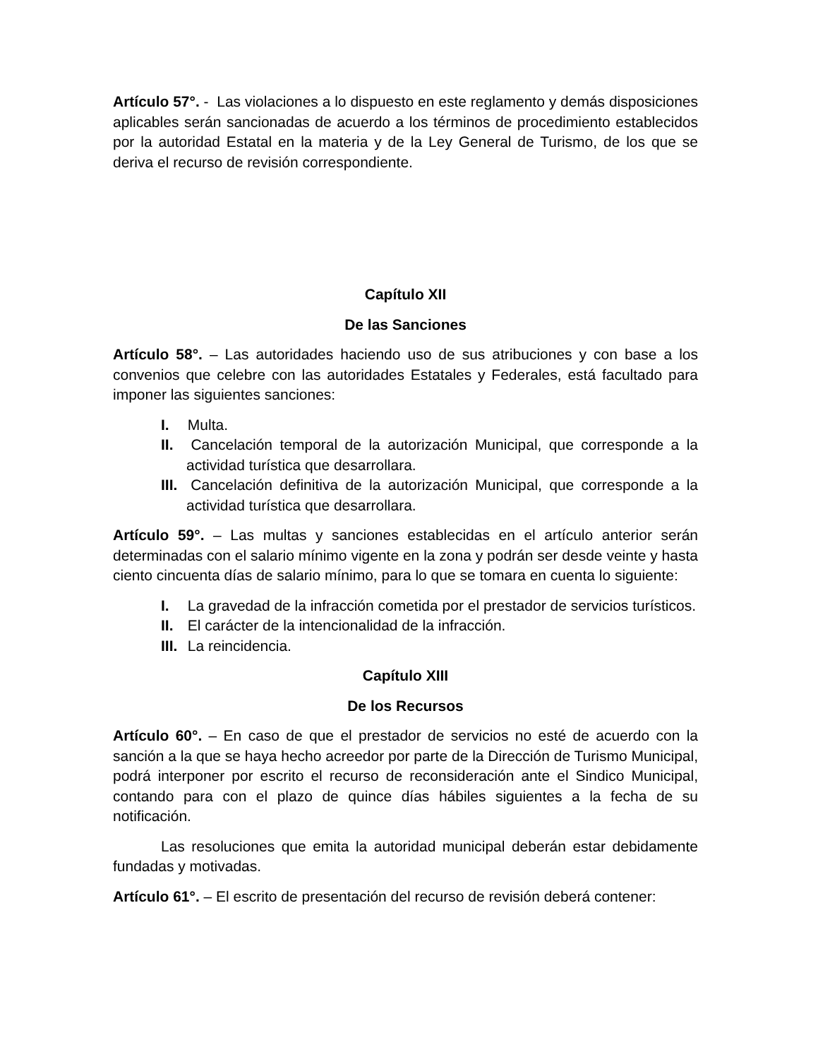Artículo 57°. - Las violaciones a lo dispuesto en este reglamento y demás disposiciones aplicables serán sancionadas de acuerdo a los términos de procedimiento establecidos por la autoridad Estatal en la materia y de la Ley General de Turismo, de los que se deriva el recurso de revisión correspondiente.
Capítulo XII
De las Sanciones
Artículo 58°. – Las autoridades haciendo uso de sus atribuciones y con base a los convenios que celebre con las autoridades Estatales y Federales, está facultado para imponer las siguientes sanciones:
I. Multa.
II. Cancelación temporal de la autorización Municipal, que corresponde a la actividad turística que desarrollara.
III. Cancelación definitiva de la autorización Municipal, que corresponde a la actividad turística que desarrollara.
Artículo 59°. – Las multas y sanciones establecidas en el artículo anterior serán determinadas con el salario mínimo vigente en la zona y podrán ser desde veinte y hasta ciento cincuenta días de salario mínimo, para lo que se tomara en cuenta lo siguiente:
I. La gravedad de la infracción cometida por el prestador de servicios turísticos.
II. El carácter de la intencionalidad de la infracción.
III. La reincidencia.
Capítulo XIII
De los Recursos
Artículo 60°. – En caso de que el prestador de servicios no esté de acuerdo con la sanción a la que se haya hecho acreedor por parte de la Dirección de Turismo Municipal, podrá interponer por escrito el recurso de reconsideración ante el Sindico Municipal, contando para con el plazo de quince días hábiles siguientes a la fecha de su notificación.
Las resoluciones que emita la autoridad municipal deberán estar debidamente fundadas y motivadas.
Artículo 61°. – El escrito de presentación del recurso de revisión deberá contener: